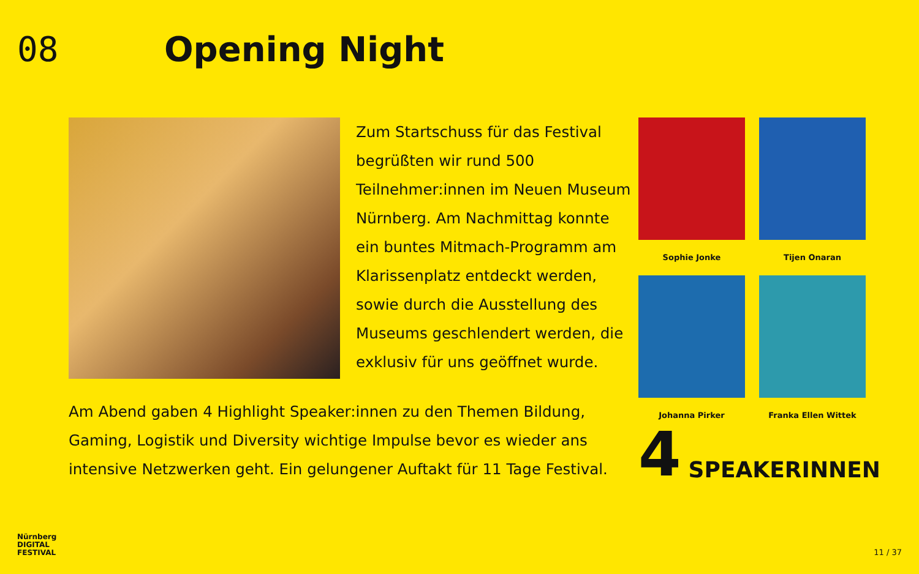08 Opening Night
Zum Startschuss für das Festival begrüßten wir rund 500 Teilnehmer:innen im Neuen Museum Nürnberg. Am Nachmittag konnte ein buntes Mitmach-Programm am Klarissenplatz entdeckt werden, sowie durch die Ausstellung des Museums geschlendert werden, die exklusiv für uns geöffnet wurde.
Am Abend gaben 4 Highlight Speaker:innen zu den Themen Bildung, Gaming, Logistik und Diversity wichtige Impulse bevor es wieder ans intensive Netzwerken geht. Ein gelungener Auftakt für 11 Tage Festival.
Sophie Jonke
Tijen Onaran
Johanna Pirker
Franka Ellen Wittek
4 SPEAKERINNEN
Nürnberg
DIGITAL
FESTIVAL
11 / 37